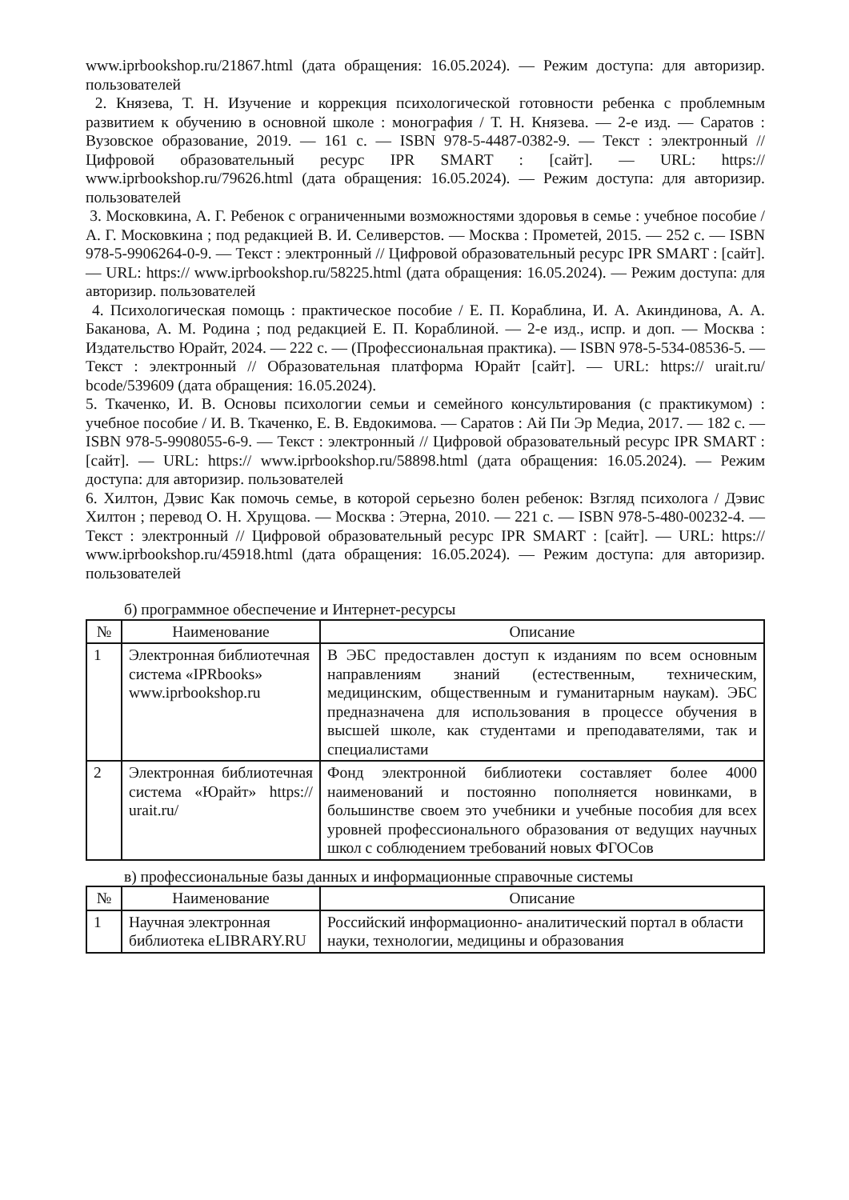www.iprbookshop.ru/21867.html (дата обращения: 16.05.2024). — Режим доступа: для авторизир. пользователей
2. Князева, Т. Н. Изучение и коррекция психологической готовности ребенка с проблемным развитием к обучению в основной школе : монография / Т. Н. Князева. — 2-е изд. — Саратов : Вузовское образование, 2019. — 161 c. — ISBN 978-5-4487-0382-9. — Текст : электронный // Цифровой образовательный ресурс IPR SMART : [сайт]. — URL: https:// www.iprbookshop.ru/79626.html (дата обращения: 16.05.2024). — Режим доступа: для авторизир. пользователей
3. Московкина, А. Г. Ребенок с ограниченными возможностями здоровья в семье : учебное пособие / А. Г. Московкина ; под редакцией В. И. Селиверстов. — Москва : Прометей, 2015. — 252 c. — ISBN 978-5-9906264-0-9. — Текст : электронный // Цифровой образовательный ресурс IPR SMART : [сайт]. — URL: https:// www.iprbookshop.ru/58225.html (дата обращения: 16.05.2024). — Режим доступа: для авторизир. пользователей
4. Психологическая помощь : практическое пособие / Е. П. Кораблина, И. А. Акиндинова, А. А. Баканова, А. М. Родина ; под редакцией Е. П. Кораблиной. — 2-е изд., испр. и доп. — Москва : Издательство Юрайт, 2024. — 222 с. — (Профессиональная практика). — ISBN 978-5-534-08536-5. — Текст : электронный // Образовательная платформа Юрайт [сайт]. — URL: https:// urait.ru/ bcode/539609 (дата обращения: 16.05.2024).
5. Ткаченко, И. В. Основы психологии семьи и семейного консультирования (с практикумом) : учебное пособие / И. В. Ткаченко, Е. В. Евдокимова. — Саратов : Ай Пи Эр Медиа, 2017. — 182 c. — ISBN 978-5-9908055-6-9. — Текст : электронный // Цифровой образовательный ресурс IPR SMART : [сайт]. — URL: https:// www.iprbookshop.ru/58898.html (дата обращения: 16.05.2024). — Режим доступа: для авторизир. пользователей
6. Хилтон, Дэвис Как помочь семье, в которой серьезно болен ребенок: Взгляд психолога / Дэвис Хилтон ; перевод О. Н. Хрущова. — Москва : Этерна, 2010. — 221 c. — ISBN 978-5-480-00232-4. — Текст : электронный // Цифровой образовательный ресурс IPR SMART : [сайт]. — URL: https:// www.iprbookshop.ru/45918.html (дата обращения: 16.05.2024). — Режим доступа: для авторизир. пользователей
б) программное обеспечение и Интернет-ресурсы
| № | Наименование | Описание |
| --- | --- | --- |
| 1 | Электронная библиотечная система «IPRbooks» www.iprbookshop.ru | В ЭБС предоставлен доступ к изданиям по всем основным направлениям знаний (естественным, техническим, медицинским, общественным и гуманитарным наукам). ЭБС предназначена для использования в процессе обучения в высшей школе, как студентами и преподавателями, так и специалистами |
| 2 | Электронная библиотечная система «Юрайт» https:// urait.ru/ | Фонд электронной библиотеки составляет более 4000 наименований и постоянно пополняется новинками, в большинстве своем это учебники и учебные пособия для всех уровней профессионального образования от ведущих научных школ с соблюдением требований новых ФГОСов |
в) профессиональные базы данных и информационные справочные системы
| № | Наименование | Описание |
| --- | --- | --- |
| 1 | Научная электронная библиотека eLIBRARY.RU | Российский информационно- аналитический портал в области науки, технологии, медицины и образования |